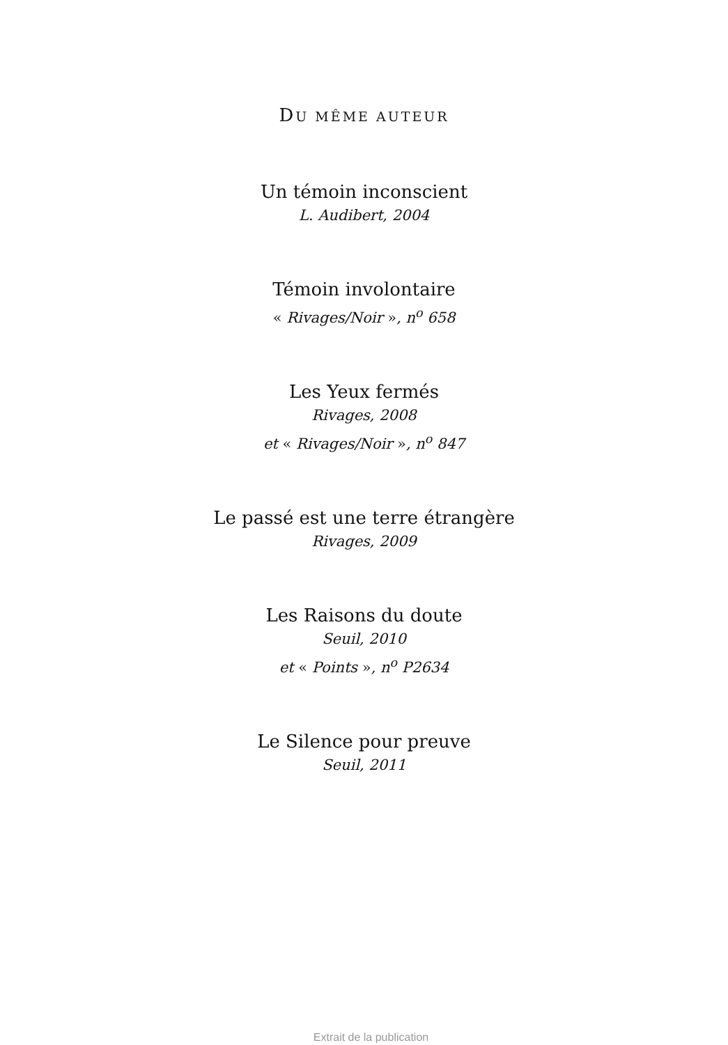DU MÊME AUTEUR
Un témoin inconscient
L. Audibert, 2004
Témoin involontaire
« Rivages/Noir », n<sup>o</sup> 658
Les Yeux fermés
Rivages, 2008
et « Rivages/Noir », n<sup>o</sup> 847
Le passé est une terre étrangère
Rivages, 2009
Les Raisons du doute
Seuil, 2010
et « Points », n<sup>o</sup> P2634
Le Silence pour preuve
Seuil, 2011
Extrait de la publication